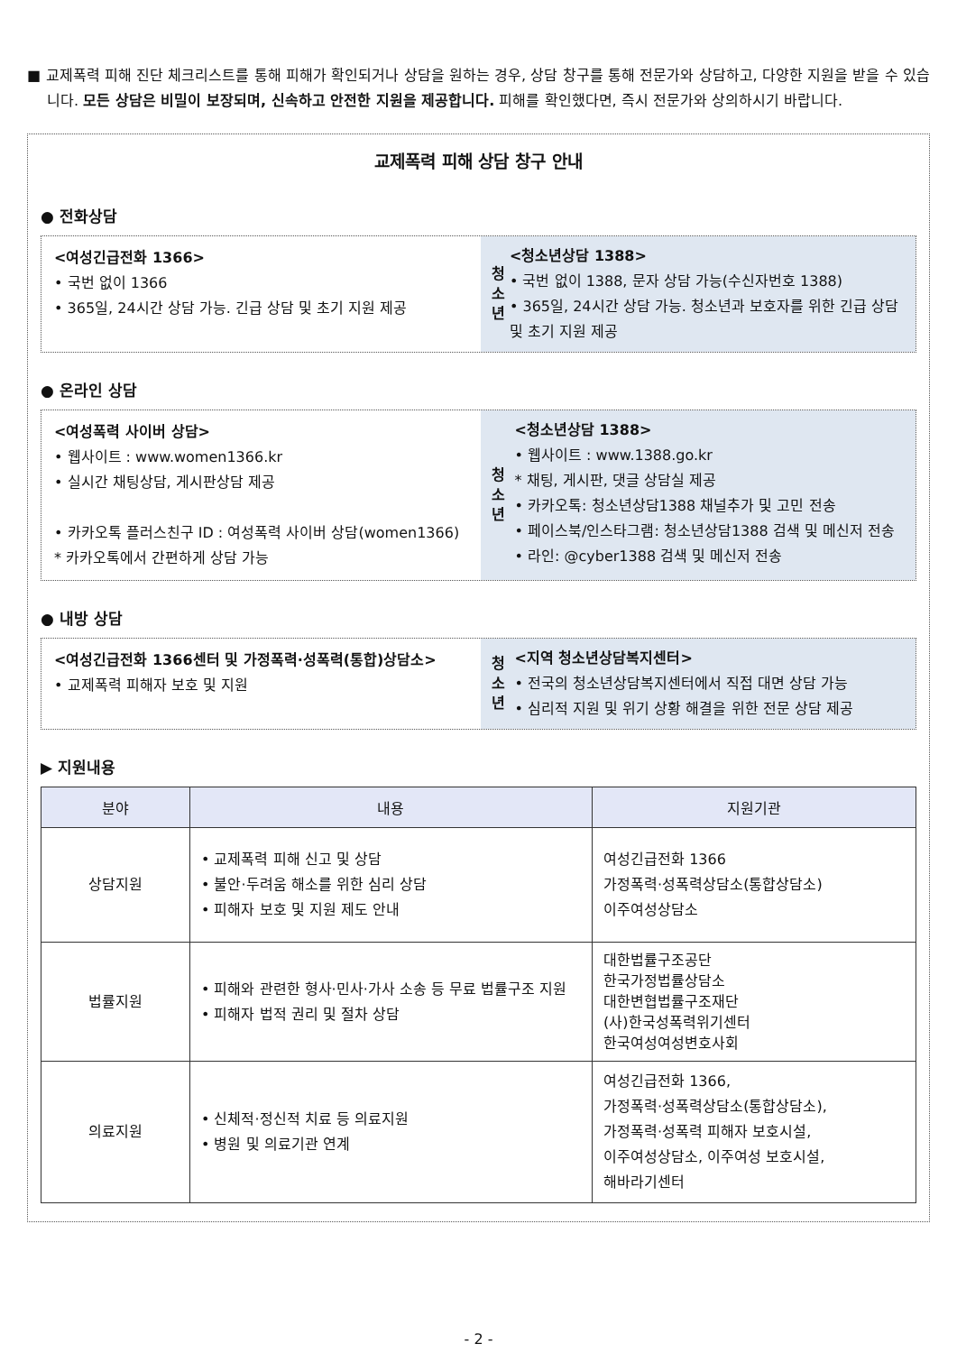■ 교제폭력 피해 진단 체크리스트를 통해 피해가 확인되거나 상담을 원하는 경우, 상담 창구를 통해 전문가와 상담하고, 다양한 지원을 받을 수 있습니다. 모든 상담은 비밀이 보장되며, 신속하고 안전한 지원을 제공합니다. 피해를 확인했다면, 즉시 전문가와 상의하시기 바랍니다.
교제폭력 피해 상담 창구 안내
● 전화상담
<여성긴급전화 1366>
• 국번 없이 1366
• 365일, 24시간 상담 가능. 긴급 상담 및 초기 지원 제공
청
소
년
<청소년상담 1388>
• 국번 없이 1388, 문자 상담 가능(수신자번호 1388)
• 365일, 24시간 상담 가능. 청소년과 보호자를 위한 긴급 상담 및 초기 지원 제공
● 온라인 상담
<여성폭력 사이버 상담>
• 웹사이트 : www.women1366.kr
• 실시간 채팅상담, 게시판상담 제공
• 카카오톡 플러스친구 ID : 여성폭력 사이버 상담(women1366)
* 카카오톡에서 간편하게 상담 가능
청
소
년
<청소년상담 1388>
• 웹사이트 : www.1388.go.kr
* 채팅, 게시판, 댓글 상담실 제공
• 카카오톡: 청소년상담1388 채널추가 및 고민 전송
• 페이스북/인스타그램: 청소년상담1388 검색 및 메신저 전송
• 라인: @cyber1388 검색 및 메신저 전송
● 내방 상담
<여성긴급전화 1366센터 및 가정폭력·성폭력(통합)상담소>
• 교제폭력 피해자 보호 및 지원
청
소
년
<지역 청소년상담복지센터>
• 전국의 청소년상담복지센터에서 직접 대면 상담 가능
• 심리적 지원 및 위기 상황 해결을 위한 전문 상담 제공
▶ 지원내용
| 분야 | 내용 | 지원기관 |
| --- | --- | --- |
| 상담지원 | • 교제폭력 피해 신고 및 상담 • 불안·두려움 해소를 위한 심리 상담 • 피해자 보호 및 지원 제도 안내 | 여성긴급전화 1366 가정폭력·성폭력상담소(통합상담소) 이주여성상담소 |
| 법률지원 | • 피해와 관련한 형사·민사·가사 소송 등 무료 법률구조 지원 • 피해자 법적 권리 및 절차 상담 | 대한법률구조공단 한국가정법률상담소 대한변협법률구조재단 (사)한국성폭력위기센터 한국여성여성변호사회 |
| 의료지원 | • 신체적·정신적 치료 등 의료지원 • 병원 및 의료기관 연계 | 여성긴급전화 1366, 가정폭력·성폭력상담소(통합상담소), 가정폭력·성폭력 피해자 보호시설, 이주여성상담소, 이주여성 보호시설, 해바라기센터 |
- 2 -